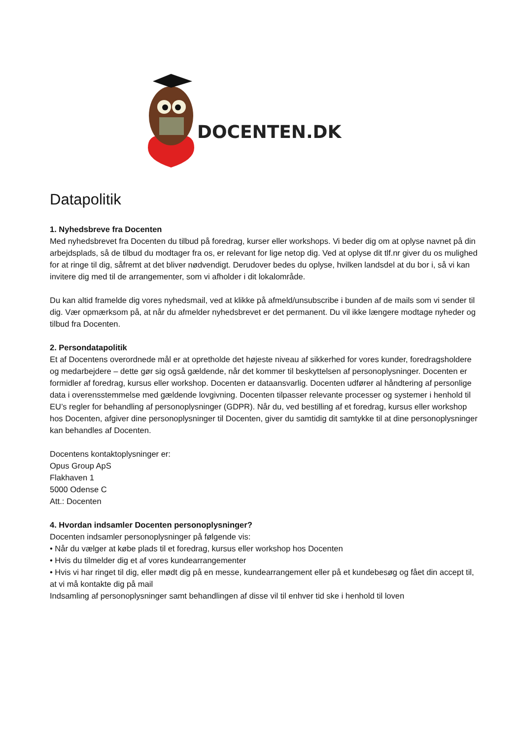DOCENTEN.DK
Datapolitik
1. Nyhedsbreve fra Docenten
Med nyhedsbrevet fra Docenten du tilbud på foredrag, kurser eller workshops. Vi beder dig om at oplyse navnet på din arbejdsplads, så de tilbud du modtager fra os, er relevant for lige netop dig. Ved at oplyse dit tlf.nr giver du os mulighed for at ringe til dig, såfremt at det bliver nødvendigt. Derudover bedes du oplyse, hvilken landsdel at du bor i, så vi kan invitere dig med til de arrangementer, som vi afholder i dit lokalområde.
Du kan altid framelde dig vores nyhedsmail, ved at klikke på afmeld/unsubscribe i bunden af de mails som vi sender til dig. Vær opmærksom på, at når du afmelder nyhedsbrevet er det permanent. Du vil ikke længere modtage nyheder og tilbud fra Docenten.
2. Persondatapolitik
Et af Docentens overordnede mål er at opretholde det højeste niveau af sikkerhed for vores kunder, foredragsholdere og medarbejdere – dette gør sig også gældende, når det kommer til beskyttelsen af personoplysninger. Docenten er formidler af foredrag, kursus eller workshop. Docenten er dataansvarlig. Docenten udfører al håndtering af personlige data i overensstemmelse med gældende lovgivning. Docenten tilpasser relevante processer og systemer i henhold til EU’s regler for behandling af personoplysninger (GDPR). Når du, ved bestilling af et foredrag, kursus eller workshop hos Docenten, afgiver dine personoplysninger til Docenten, giver du samtidig dit samtykke til at dine personoplysninger kan behandles af Docenten.
Docentens kontaktoplysninger er:
Opus Group ApS
Flakhaven 1
5000 Odense C
Att.: Docenten
4. Hvordan indsamler Docenten personoplysninger?
Docenten indsamler personoplysninger på følgende vis:
• Når du vælger at købe plads til et foredrag, kursus eller workshop hos Docenten
• Hvis du tilmelder dig et af vores kundearrangementer
• Hvis vi har ringet til dig, eller mødt dig på en messe, kundearrangement eller på et kundebesøg og fået din accept til, at vi må kontakte dig på mail
Indsamling af personoplysninger samt behandlingen af disse vil til enhver tid ske i henhold til loven